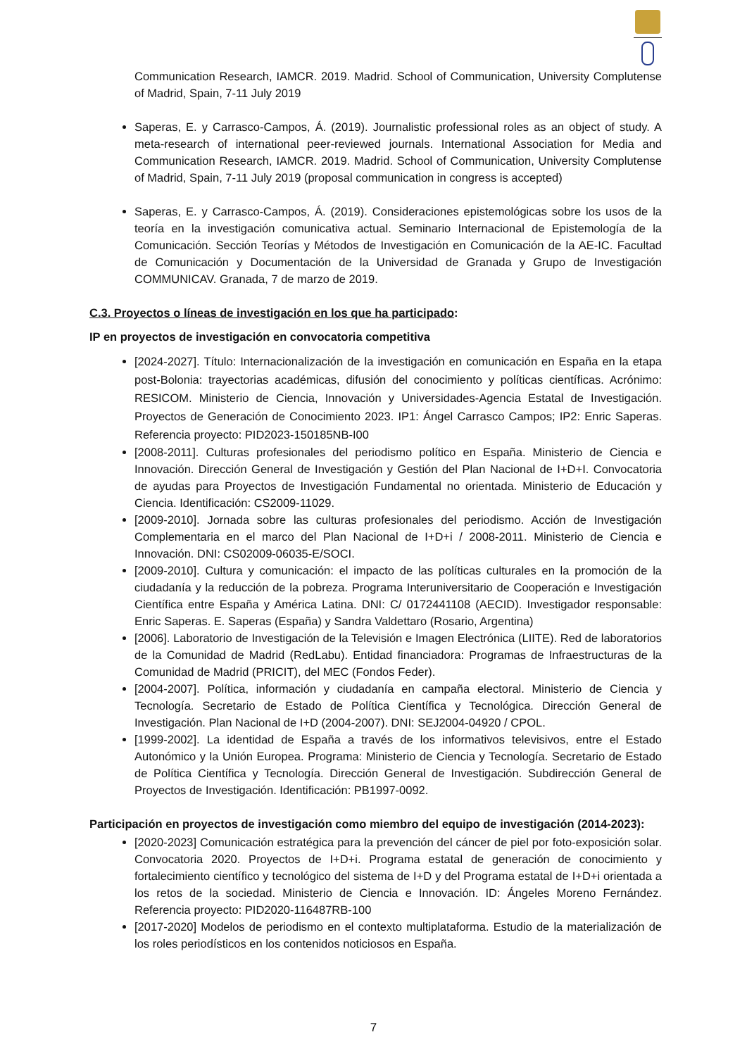Communication Research, IAMCR. 2019. Madrid. School of Communication, University Complutense of Madrid, Spain, 7-11 July 2019
Saperas, E. y Carrasco-Campos, Á. (2019). Journalistic professional roles as an object of study. A meta-research of international peer-reviewed journals. International Association for Media and Communication Research, IAMCR. 2019. Madrid. School of Communication, University Complutense of Madrid, Spain, 7-11 July 2019 (proposal communication in congress is accepted)
Saperas, E. y Carrasco-Campos, Á. (2019). Consideraciones epistemológicas sobre los usos de la teoría en la investigación comunicativa actual. Seminario Internacional de Epistemología de la Comunicación. Sección Teorías y Métodos de Investigación en Comunicación de la AE-IC. Facultad de Comunicación y Documentación de la Universidad de Granada y Grupo de Investigación COMMUNICAV. Granada, 7 de marzo de 2019.
C.3. Proyectos o líneas de investigación en los que ha participado:
IP en proyectos de investigación en convocatoria competitiva
[2024-2027]. Título: Internacionalización de la investigación en comunicación en España en la etapa post-Bolonia: trayectorias académicas, difusión del conocimiento y políticas científicas. Acrónimo: RESICOM. Ministerio de Ciencia, Innovación y Universidades-Agencia Estatal de Investigación. Proyectos de Generación de Conocimiento 2023. IP1: Ángel Carrasco Campos; IP2: Enric Saperas. Referencia proyecto: PID2023-150185NB-I00
[2008-2011]. Culturas profesionales del periodismo político en España. Ministerio de Ciencia e Innovación. Dirección General de Investigación y Gestión del Plan Nacional de I+D+I. Convocatoria de ayudas para Proyectos de Investigación Fundamental no orientada. Ministerio de Educación y Ciencia. Identificación: CS2009-11029.
[2009-2010]. Jornada sobre las culturas profesionales del periodismo. Acción de Investigación Complementaria en el marco del Plan Nacional de I+D+i / 2008-2011. Ministerio de Ciencia e Innovación. DNI: CS02009-06035-E/SOCI.
[2009-2010]. Cultura y comunicación: el impacto de las políticas culturales en la promoción de la ciudadanía y la reducción de la pobreza. Programa Interuniversitario de Cooperación e Investigación Científica entre España y América Latina. DNI: C/ 0172441108 (AECID). Investigador responsable: Enric Saperas. E. Saperas (España) y Sandra Valdettaro (Rosario, Argentina)
[2006]. Laboratorio de Investigación de la Televisión e Imagen Electrónica (LIITE). Red de laboratorios de la Comunidad de Madrid (RedLabu). Entidad financiadora: Programas de Infraestructuras de la Comunidad de Madrid (PRICIT), del MEC (Fondos Feder).
[2004-2007]. Política, información y ciudadanía en campaña electoral. Ministerio de Ciencia y Tecnología. Secretario de Estado de Política Científica y Tecnológica. Dirección General de Investigación. Plan Nacional de I+D (2004-2007). DNI: SEJ2004-04920 / CPOL.
[1999-2002]. La identidad de España a través de los informativos televisivos, entre el Estado Autonómico y la Unión Europea. Programa: Ministerio de Ciencia y Tecnología. Secretario de Estado de Política Científica y Tecnología. Dirección General de Investigación. Subdirección General de Proyectos de Investigación. Identificación: PB1997-0092.
Participación en proyectos de investigación como miembro del equipo de investigación (2014-2023):
[2020-2023] Comunicación estratégica para la prevención del cáncer de piel por foto-exposición solar. Convocatoria 2020. Proyectos de I+D+i. Programa estatal de generación de conocimiento y fortalecimiento científico y tecnológico del sistema de I+D y del Programa estatal de I+D+i orientada a los retos de la sociedad. Ministerio de Ciencia e Innovación. ID: Ángeles Moreno Fernández. Referencia proyecto: PID2020-116487RB-100
[2017-2020] Modelos de periodismo en el contexto multiplataforma. Estudio de la materialización de los roles periodísticos en los contenidos noticiosos en España.
7